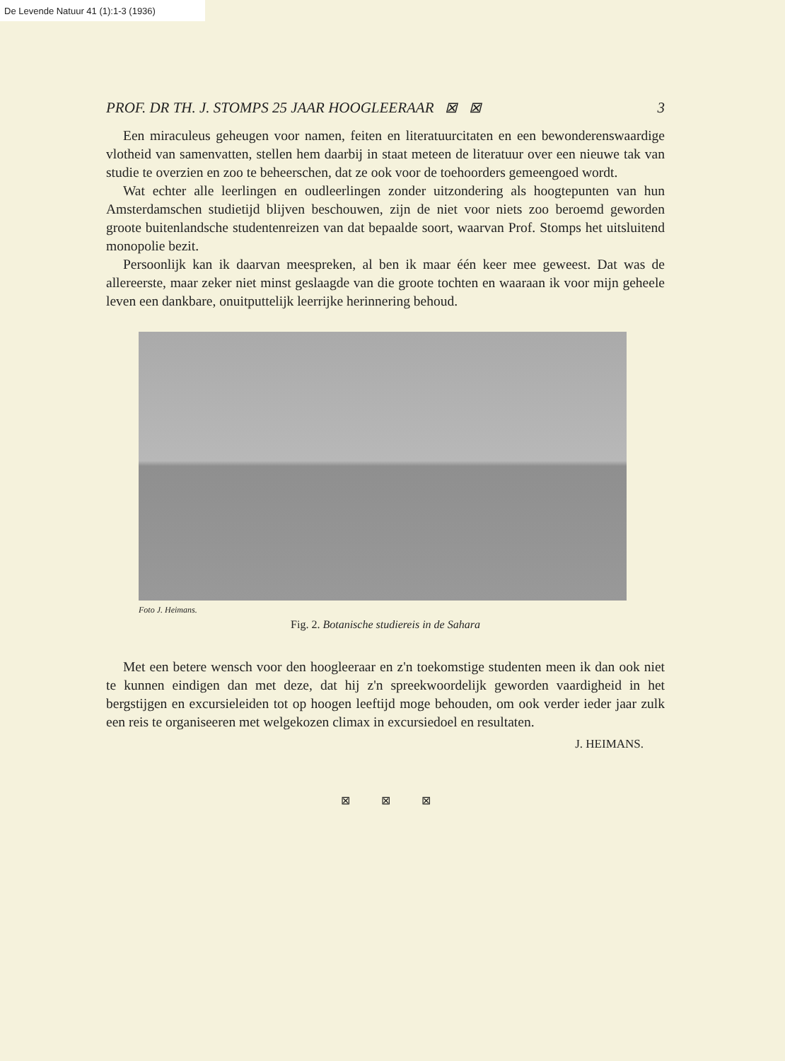De Levende Natuur 41 (1):1-3 (1936)
PROF. DR TH. J. STOMPS 25 JAAR HOOGLEERAAR ⊠ ⊠ 3
Een miraculeus geheugen voor namen, feiten en literatuurcitaten en een bewonderenswaardige vlotheid van samenvatten, stellen hem daarbij in staat meteen de literatuur over een nieuwe tak van studie te overzien en zoo te beheerschen, dat ze ook voor de toehoorders gemeengoed wordt.
Wat echter alle leerlingen en oudleerlingen zonder uitzondering als hoogtepunten van hun Amsterdamschen studietijd blijven beschouwen, zijn de niet voor niets zoo beroemd geworden groote buitenlandsche studentenreizen van dat bepaalde soort, waarvan Prof. Stomps het uitsluitend monopolie bezit.
Persoonlijk kan ik daarvan meespreken, al ben ik maar één keer mee geweest. Dat was de allereerste, maar zeker niet minst geslaagde van die groote tochten en waaraan ik voor mijn geheele leven een dankbare, onuitputtelijk leerrijke herinnering behoud.
Foto J. Heimans.
Fig. 2. Botanische studiereis in de Sahara
Met een betere wensch voor den hoogleeraar en z'n toekomstige studenten meen ik dan ook niet te kunnen eindigen dan met deze, dat hij z'n spreekwoordelijk geworden vaardigheid in het bergstijgen en excursieleiden tot op hoogen leeftijd moge behouden, om ook verder ieder jaar zulk een reis te organiseeren met welgekozen climax in excursiedoel en resultaten.
J. HEIMANS.
⊠ ⊠ ⊠